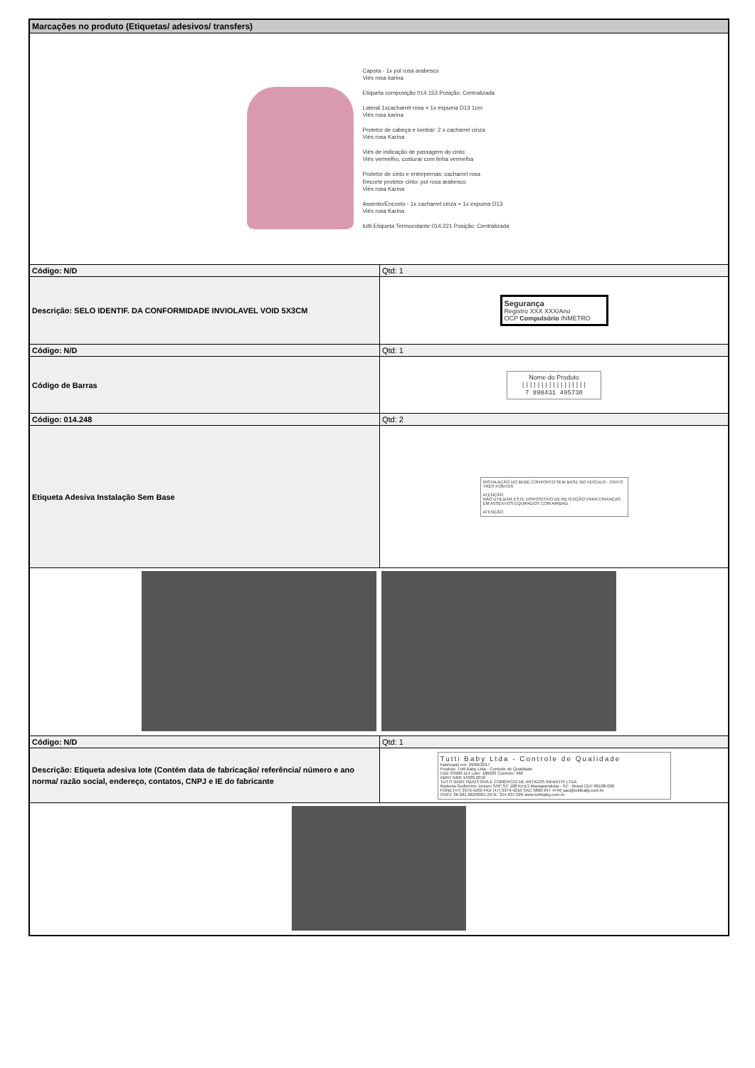| Marcações no produto (Etiquetas/ adesivos/ transfers) | |
| --- | --- |
| Capota - 1x pol rosa arabesco Viés rosa karina Etiqueta composição 014.153 Posição: Centralizada Lateral 1xcacharrel rosa + 1x espuma D13 1cm Viés rosa karina Protetor de cabeça e lombar: 2 x cacharrel cinza Viés rosa Karina Viés de indicação de passagem do cinto: Viés vermelho, costurar com linha vermelha Protetor de cinto e entrepernas: cacharrel rosa Recorte protetor cinto: pol rosa arabesco Viés rosa Karina Assento/Encosto - 1x cacharrel cinza + 1x espuma D13 Viés rosa Karina tutti Etiqueta Termocolante 014.221 Posição: Centralizada | |
| Código: N/D | Qtd: 1 |
| Descrição: SELO IDENTIF. DA CONFORMIDADE INVIOLAVEL VOID 5X3CM | Segurança Registro XXX XXX/Ano OCP Compulsório INMETRO |
| Código: N/D | Qtd: 1 |
| Código de Barras | Nome do Produto ///////////////// 7 898431 495730 |
| Código: 014.248 | Qtd: 2 |
| Etiqueta Adesiva Instalação Sem Base | INSTALAÇÃO DO BEBÊ CONFORTO SEM BASE NO VEÍCULO - CINTO TRÊS PONTOS ATENÇÃO NÃO UTILIZAR ESTE DISPOSITIVO DE RETENÇÃO PARA CRIANÇAS EM ASSENTOS EQUIPADOS COM AIRBAG. ATENÇÃO |
| Código: N/D | Qtd: 1 |
| Descrição: Etiqueta adesiva lote (Contém data de fabricação/ referência/ número e ano norma/ razão social, endereço, contatos, CNPJ e IE do fabricante | Tutti Baby Ltda - Controle de Qualidade Fabricado em: 29/06/2017 Produto: Tutti Baby Ltda - Controle de Qualidade Cód: 03900.114 Lote: 180620 Controle: 968 ABNT NBR 14389.2010 TUTTI BABY INDÚSTRIA E COMÉRCIO DE ARTIGOS INFANTIS LTDA Rodovia Guilherme Jensen S/Nº,SC 108 Km13 Massaranduba - SC - Brasil CEP 89108-000 FONE:(47) 3379-4200 FAX (47) 3379-4210 SAC 0800 647 4740 sac@tuttibaby.com.br CNPJ: 06.981.862/0001-29 IE: 254.837.026 www.tuttibaby.com.br |